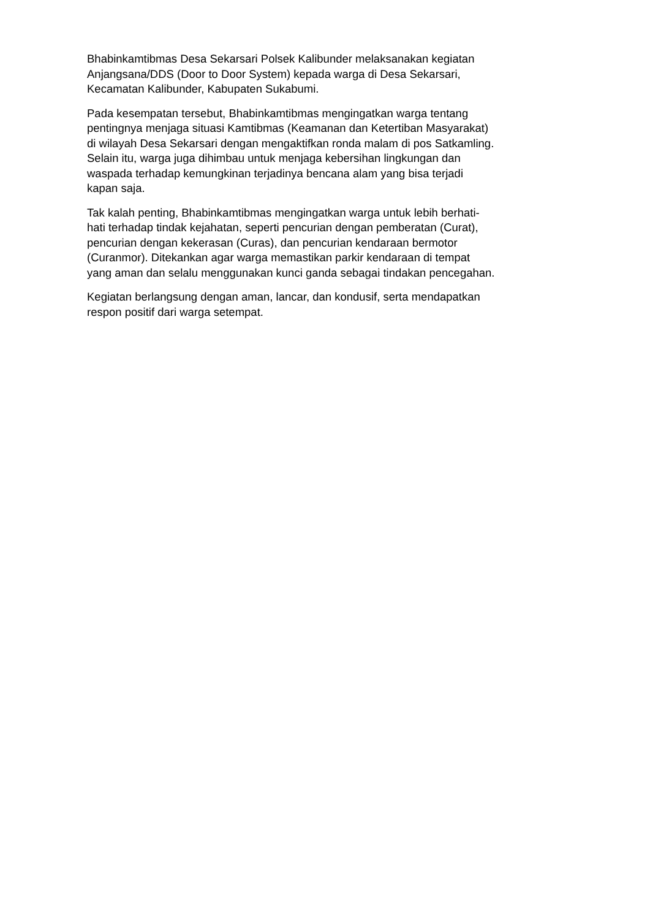Bhabinkamtibmas Desa Sekarsari Polsek Kalibunder melaksanakan kegiatan
Anjangsana/DDS (Door to Door System) kepada warga di Desa Sekarsari,
Kecamatan Kalibunder, Kabupaten Sukabumi.
Pada kesempatan tersebut, Bhabinkamtibmas mengingatkan warga tentang
pentingnya menjaga situasi Kamtibmas (Keamanan dan Ketertiban Masyarakat)
di wilayah Desa Sekarsari dengan mengaktifkan ronda malam di pos Satkamling.
Selain itu, warga juga dihimbau untuk menjaga kebersihan lingkungan dan
waspada terhadap kemungkinan terjadinya bencana alam yang bisa terjadi
kapan saja.
Tak kalah penting, Bhabinkamtibmas mengingatkan warga untuk lebih berhati-
hati terhadap tindak kejahatan, seperti pencurian dengan pemberatan (Curat),
pencurian dengan kekerasan (Curas), dan pencurian kendaraan bermotor
(Curanmor). Ditekankan agar warga memastikan parkir kendaraan di tempat
yang aman dan selalu menggunakan kunci ganda sebagai tindakan pencegahan.
Kegiatan berlangsung dengan aman, lancar, dan kondusif, serta mendapatkan
respon positif dari warga setempat.